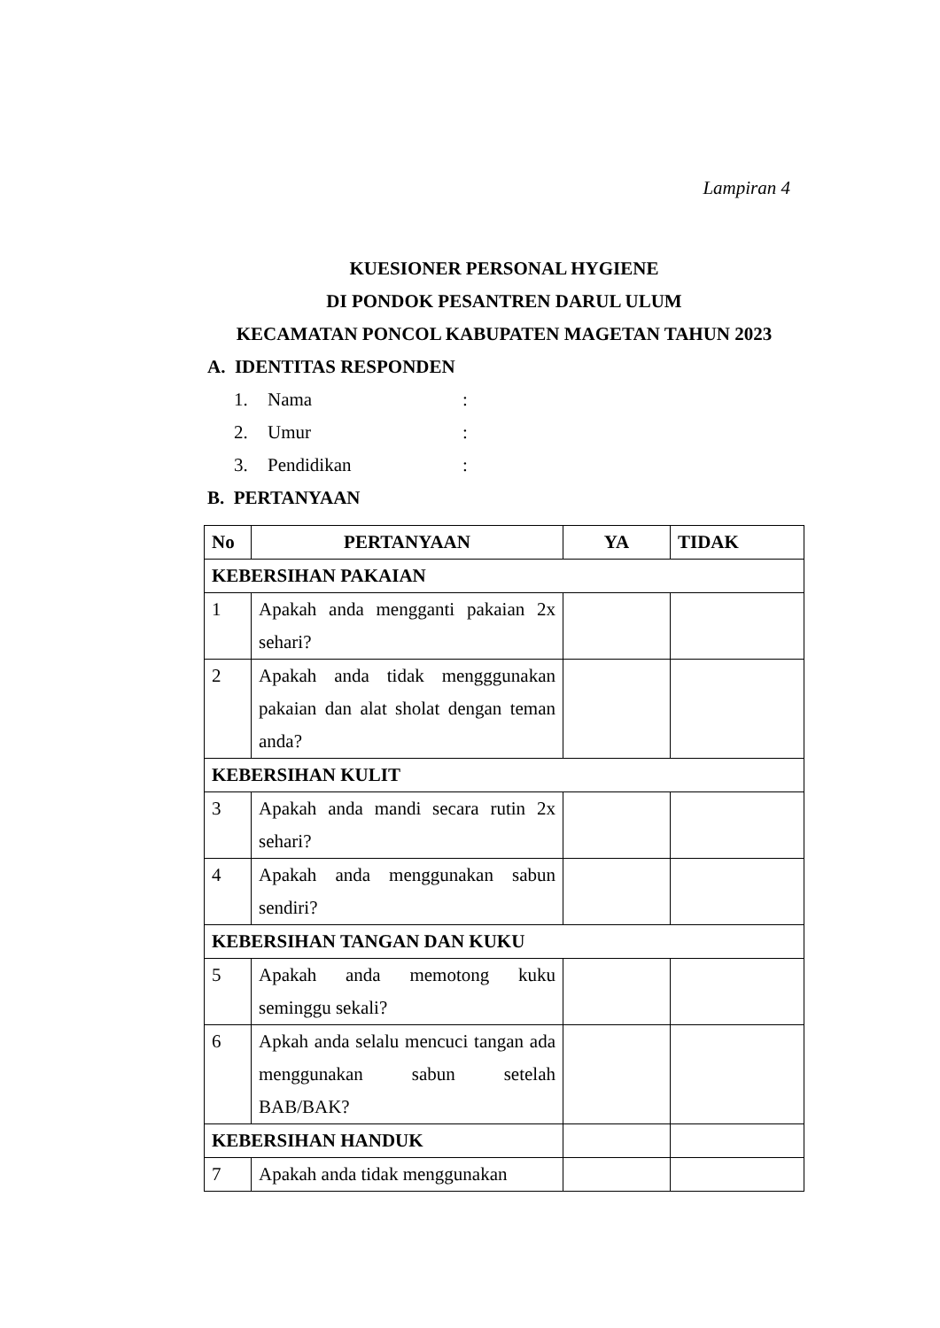Lampiran 4
KUESIONER PERSONAL HYGIENE
DI PONDOK PESANTREN DARUL ULUM
KECAMATAN PONCOL KABUPATEN MAGETAN TAHUN 2023
A. IDENTITAS RESPONDEN
1. Nama:
2. Umur:
3. Pendidikan:
B. PERTANYAAN
| No | PERTANYAAN | YA | TIDAK |
| --- | --- | --- | --- |
| KEBERSIHAN PAKAIAN | | | |
| 1 | Apakah anda mengganti pakaian 2x sehari? | | |
| 2 | Apakah anda tidak mengggunakan pakaian dan alat sholat dengan teman anda? | | |
| KEBERSIHAN KULIT | | | |
| 3 | Apakah anda mandi secara rutin 2x sehari? | | |
| 4 | Apakah anda menggunakan sabun sendiri? | | |
| KEBERSIHAN TANGAN DAN KUKU | | | |
| 5 | Apakah anda memotong kuku seminggu sekali? | | |
| 6 | Apkah anda selalu mencuci tangan ada menggunakan sabun setelah BAB/BAK? | | |
| KEBERSIHAN HANDUK | | | |
| 7 | Apakah anda tidak menggunakan | | |